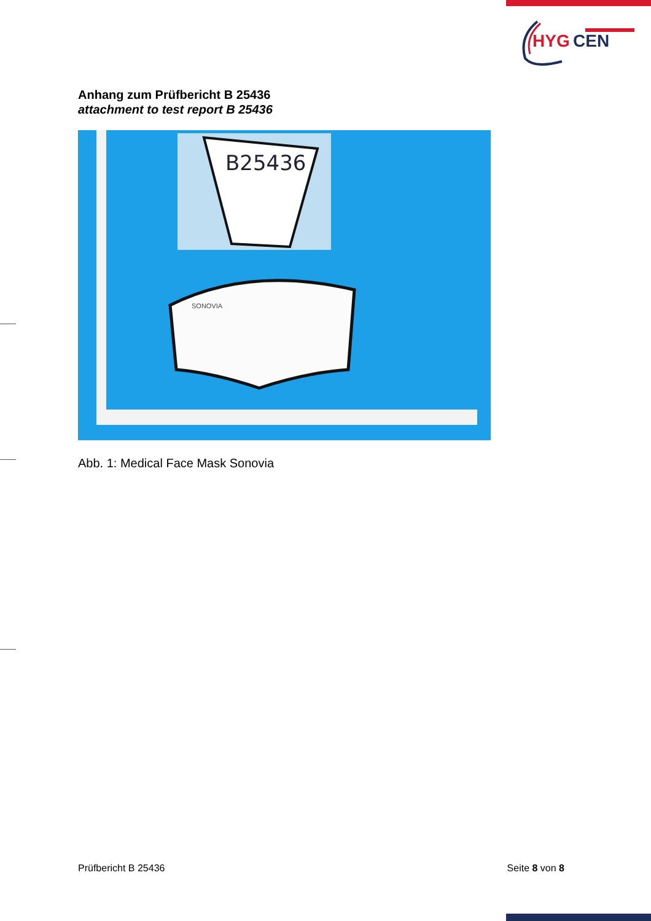HYG
CEN
Anhang zum Prüfbericht B 25436
attachment to test report B 25436
B25436
SONOVIA
Abb. 1: Medical Face Mask Sonovia
Prüfbericht B 25436 Seite 8 von 8